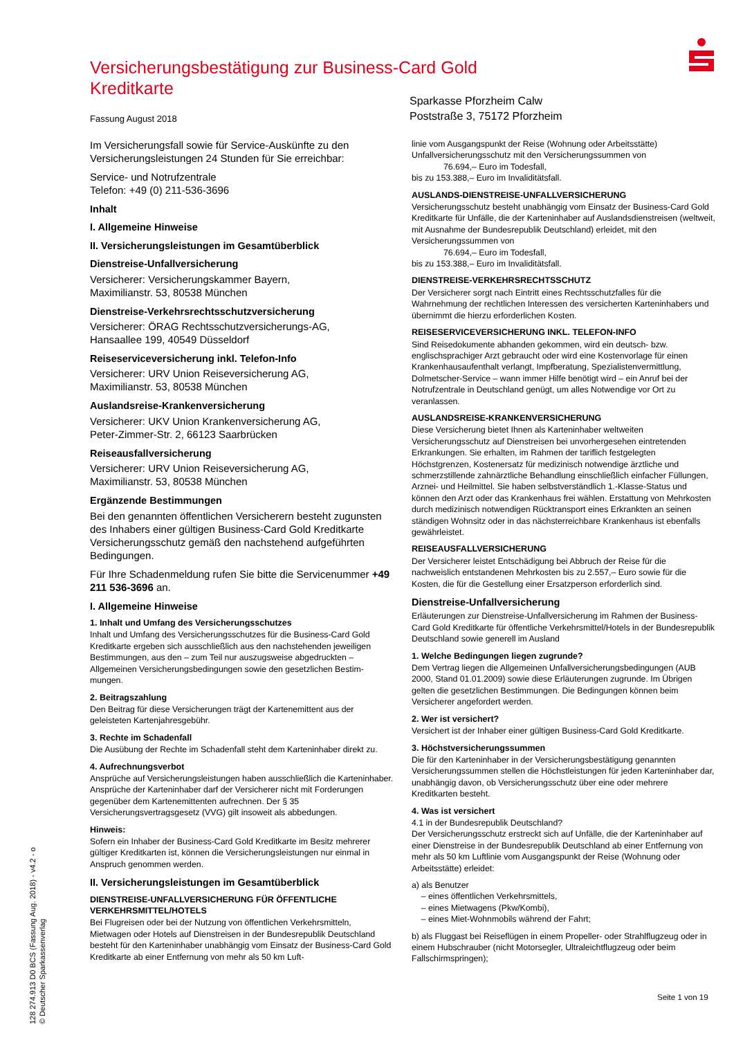Versicherungsbestätigung zur Business-Card Gold Kreditkarte
Fassung August 2018
Sparkasse Pforzheim Calw
Poststraße 3, 75172 Pforzheim
Im Versicherungsfall sowie für Service-Auskünfte zu den Versicherungsleistungen 24 Stunden für Sie erreichbar:
Service- und Notrufzentrale
Telefon: +49 (0) 211-536-3696
Inhalt
I. Allgemeine Hinweise
II. Versicherungsleistungen im Gesamtüberblick
Dienstreise-Unfallversicherung
Versicherer: Versicherungskammer Bayern,
Maximilianstr. 53, 80538 München
Dienstreise-Verkehrsrechtsschutzversicherung
Versicherer: ÖRAG Rechtsschutzversicherungs-AG,
Hansaallee 199, 40549 Düsseldorf
Reiseserviceversicherung inkl. Telefon-Info
Versicherer: URV Union Reiseversicherung AG,
Maximilianstr. 53, 80538 München
Auslandsreise-Krankenversicherung
Versicherer: UKV Union Krankenversicherung AG,
Peter-Zimmer-Str. 2, 66123 Saarbrücken
Reiseausfallversicherung
Versicherer: URV Union Reiseversicherung AG,
Maximilianstr. 53, 80538 München
Ergänzende Bestimmungen
Bei den genannten öffentlichen Versicherern besteht zugunsten des Inhabers einer gültigen Business-Card Gold Kreditkarte Versicherungsschutz gemäß den nachstehend aufgeführten Bedingungen.
Für Ihre Schadenmeldung rufen Sie bitte die Servicenummer +49 211 536-3696 an.
I. Allgemeine Hinweise
1. Inhalt und Umfang des Versicherungsschutzes
Inhalt und Umfang des Versicherungsschutzes für die Business-Card Gold Kreditkarte ergeben sich ausschließlich aus den nachstehenden jeweiligen Bestimmungen, aus den – zum Teil nur auszugsweise abgedruckten – Allgemeinen Versicherungsbedingungen sowie den gesetzlichen Bestim-mungen.
2. Beitragszahlung
Den Beitrag für diese Versicherungen trägt der Kartenemittent aus der geleisteten Kartenjahresgebühr.
3. Rechte im Schadenfall
Die Ausübung der Rechte im Schadenfall steht dem Karteninhaber direkt zu.
4. Aufrechnungsverbot
Ansprüche auf Versicherungsleistungen haben ausschließlich die Karteninhaber. Ansprüche der Karteninhaber darf der Versicherer nicht mit Forderungen gegenüber dem Kartenemittenten aufrechnen. Der § 35 Versicherungsvertragsgesetz (VVG) gilt insoweit als abbedungen.
Hinweis:
Sofern ein Inhaber der Business-Card Gold Kreditkarte im Besitz mehrerer gültiger Kreditkarten ist, können die Versicherungsleistungen nur einmal in Anspruch genommen werden.
II. Versicherungsleistungen im Gesamtüberblick
DIENSTREISE-UNFALLVERSICHERUNG FÜR ÖFFENTLICHE VERKEHRSMITTEL/HOTELS
Bei Flugreisen oder bei der Nutzung von öffentlichen Verkehrsmitteln, Mietwagen oder Hotels auf Dienstreisen in der Bundesrepublik Deutschland besteht für den Karteninhaber unabhängig vom Einsatz der Business-Card Gold Kreditkarte ab einer Entfernung von mehr als 50 km Luft-
linie vom Ausgangspunkt der Reise (Wohnung oder Arbeitsstätte) Unfallversicherungsschutz mit den Versicherungssummen von
76.694,– Euro im Todesfall,
bis zu 153.388,– Euro im Invaliditätsfall.
AUSLANDS-DIENSTREISE-UNFALLVERSICHERUNG
Versicherungsschutz besteht unabhängig vom Einsatz der Business-Card Gold Kreditkarte für Unfälle, die der Karteninhaber auf Auslandsdienstreisen (weltweit, mit Ausnahme der Bundesrepublik Deutschland) erleidet, mit den Versicherungssummen von
76.694,– Euro im Todesfall,
bis zu 153.388,– Euro im Invaliditätsfall.
DIENSTREISE-VERKEHRSRECHTSSCHUTZ
Der Versicherer sorgt nach Eintritt eines Rechtsschutzfalles für die Wahrnehmung der rechtlichen Interessen des versicherten Karteninhabers und übernimmt die hierzu erforderlichen Kosten.
REISESERVICEVERSICHERUNG INKL. TELEFON-INFO
Sind Reisedokumente abhanden gekommen, wird ein deutsch- bzw. englischsprachiger Arzt gebraucht oder wird eine Kostenvorlage für einen Krankenhausaufenthalt verlangt, Impfberatung, Spezialistenvermittlung, Dolmetscher-Service – wann immer Hilfe benötigt wird – ein Anruf bei der Notrufzentrale in Deutschland genügt, um alles Notwendige vor Ort zu veranlassen.
AUSLANDSREISE-KRANKENVERSICHERUNG
Diese Versicherung bietet Ihnen als Karteninhaber weltweiten Versicherungsschutz auf Dienstreisen bei unvorhergesehen eintretenden Erkrankungen. Sie erhalten, im Rahmen der tariflich festgelegten Höchstgrenzen, Kostenersatz für medizinisch notwendige ärztliche und schmerzstillende zahnärztliche Behandlung einschließlich einfacher Füllungen, Arznei- und Heilmittel. Sie haben selbstverständlich 1.-Klasse-Status und können den Arzt oder das Krankenhaus frei wählen. Erstattung von Mehrkosten durch medizinisch notwendigen Rücktransport eines Erkrankten an seinen ständigen Wohnsitz oder in das nächsterreichbare Krankenhaus ist ebenfalls gewährleistet.
REISEAUSFALLVERSICHERUNG
Der Versicherer leistet Entschädigung bei Abbruch der Reise für die nachweislich entstandenen Mehrkosten bis zu 2.557,– Euro sowie für die Kosten, die für die Gestellung einer Ersatzperson erforderlich sind.
Dienstreise-Unfallversicherung
Erläuterungen zur Dienstreise-Unfallversicherung im Rahmen der Business-Card Gold Kreditkarte für öffentliche Verkehrsmittel/Hotels in der Bundesrepublik Deutschland sowie generell im Ausland
1. Welche Bedingungen liegen zugrunde?
Dem Vertrag liegen die Allgemeinen Unfallversicherungsbedingungen (AUB 2000, Stand 01.01.2009) sowie diese Erläuterungen zugrunde. Im Übrigen gelten die gesetzlichen Bestimmungen. Die Bedingungen können beim Versicherer angefordert werden.
2. Wer ist versichert?
Versichert ist der Inhaber einer gültigen Business-Card Gold Kreditkarte.
3. Höchstversicherungssummen
Die für den Karteninhaber in der Versicherungsbestätigung genannten Versicherungssummen stellen die Höchstleistungen für jeden Karteninhaber dar, unabhängig davon, ob Versicherungsschutz über eine oder mehrere Kreditkarten besteht.
4. Was ist versichert
4.1 in der Bundesrepublik Deutschland?
Der Versicherungsschutz erstreckt sich auf Unfälle, die der Karteninhaber auf einer Dienstreise in der Bundesrepublik Deutschland ab einer Entfernung von mehr als 50 km Luftlinie vom Ausgangspunkt der Reise (Wohnung oder Arbeitsstätte) erleidet:
a) als Benutzer
– eines öffentlichen Verkehrsmittels,
– eines Mietwagens (Pkw/Kombi),
– eines Miet-Wohnmobils während der Fahrt;
b) als Fluggast bei Reiseflügen in einem Propeller- oder Strahlflugzeug oder in einem Hubschrauber (nicht Motorsegler, Ultraleichtflugzeug oder beim Fallschirmspringen);
128 274.913 D0 BCS (Fassung Aug. 2018) - v4.2 - o
© Deutscher Sparkassenverlag
Seite 1 von 19